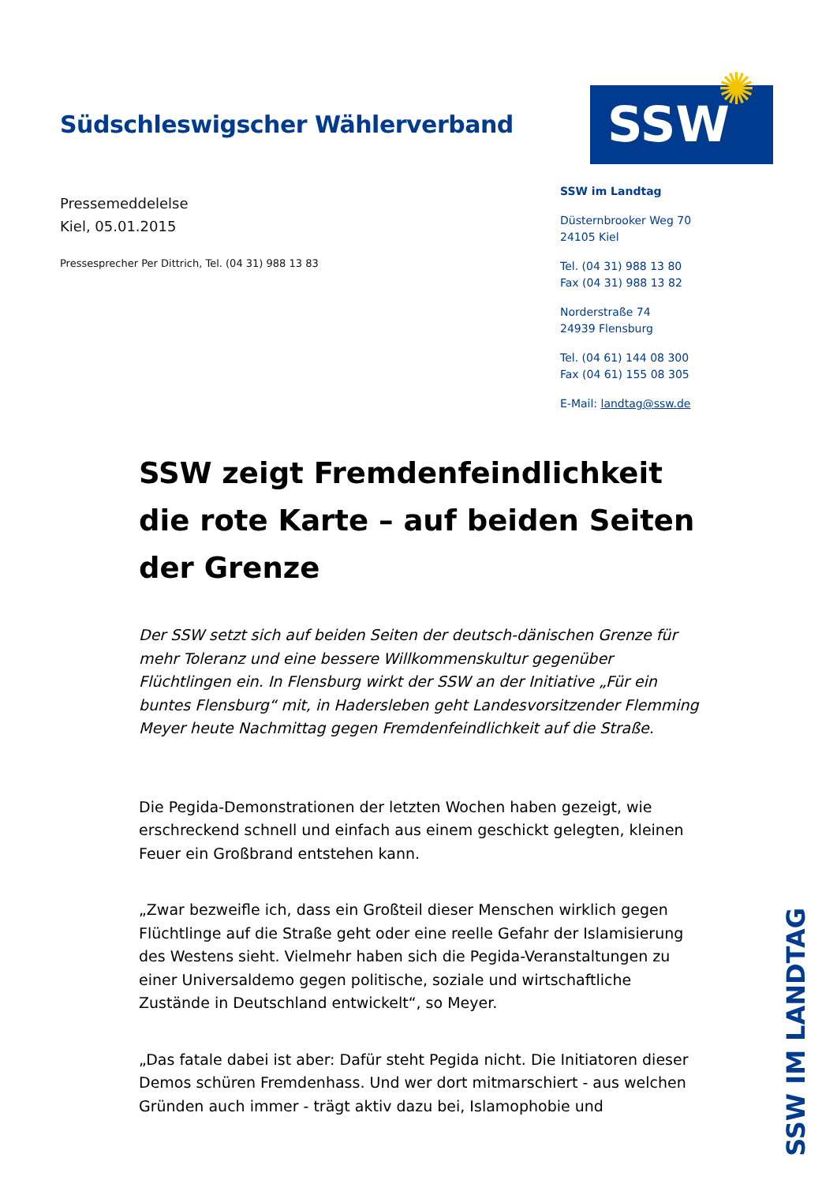✺
Südschleswigscher Wählerverband
Pressemeddelelse
Kiel, 05.01.2015
Pressesprecher Per Dittrich, Tel. (04 31) 988 13 83
SSW
SSW im Landtag
Düsternbrooker Weg 70
24105 Kiel
Tel. (04 31) 988 13 80
Fax (04 31) 988 13 82
Norderstraße 74
24939 Flensburg
Tel. (04 61) 144 08 300
Fax (04 61) 155 08 305
E-Mail: landtag@ssw.de
SSW zeigt Fremdenfeindlichkeit die rote Karte – auf beiden Seiten der Grenze
Der SSW setzt sich auf beiden Seiten der deutsch-dänischen Grenze für mehr Toleranz und eine bessere Willkommenskultur gegenüber Flüchtlingen ein. In Flensburg wirkt der SSW an der Initiative „Für ein buntes Flensburg“ mit, in Hadersleben geht Landesvorsitzender Flemming Meyer heute Nachmittag gegen Fremdenfeindlichkeit auf die Straße.
Die Pegida-Demonstrationen der letzten Wochen haben gezeigt, wie erschreckend schnell und einfach aus einem geschickt gelegten, kleinen Feuer ein Großbrand entstehen kann.
„Zwar bezweifle ich, dass ein Großteil dieser Menschen wirklich gegen Flüchtlinge auf die Straße geht oder eine reelle Gefahr der Islamisierung des Westens sieht. Vielmehr haben sich die Pegida-Veranstaltungen zu einer Universaldemo gegen politische, soziale und wirtschaftliche Zustände in Deutschland entwickelt“, so Meyer.
„Das fatale dabei ist aber: Dafür steht Pegida nicht. Die Initiatoren dieser Demos schüren Fremdenhass. Und wer dort mitmarschiert - aus welchen Gründen auch immer - trägt aktiv dazu bei, Islamophobie und
SSW IM LANDTAG